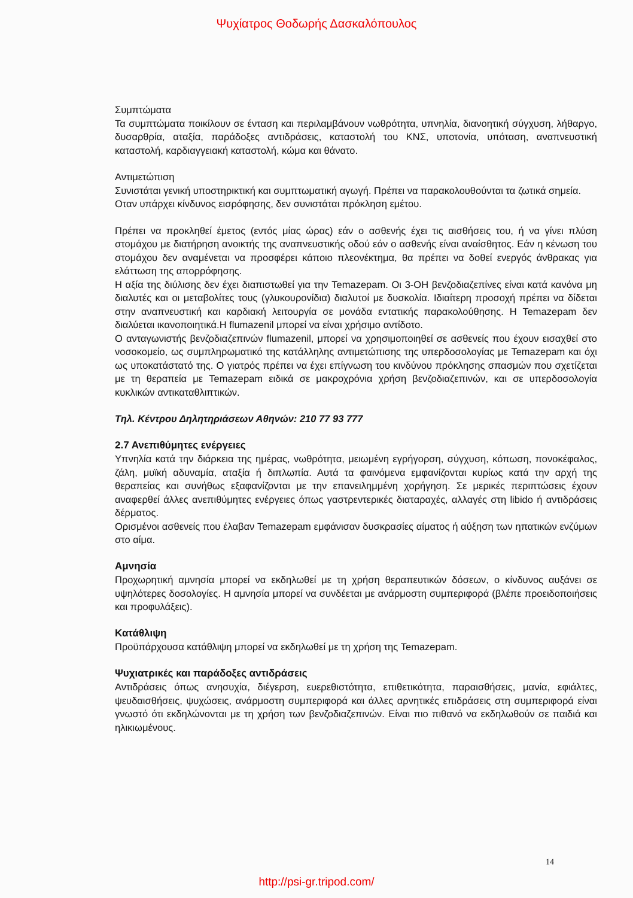Ψυχίατρος Θοδωρής Δασκαλόπουλος
Συμπτώματα
Τα συμπτώματα ποικίλουν σε ένταση και περιλαμβάνουν νωθρότητα, υπνηλία, διανοητική σύγχυση, λήθαργο, δυσαρθρία, αταξία, παράδοξες αντιδράσεις, καταστολή του ΚΝΣ, υποτονία, υπόταση, αναπνευστική καταστολή, καρδιαγγειακή καταστολή, κώμα και θάνατο.
Αντιμετώπιση
Συνιστάται γενική υποστηρικτική και συμπτωματική αγωγή. Πρέπει να παρακολουθούνται τα ζωτικά σημεία.
Οταν υπάρχει κίνδυνος εισρόφησης, δεν συνιστάται πρόκληση εμέτου.
Πρέπει να προκληθεί έμετος (εντός μίας ώρας) εάν ο ασθενής έχει τις αισθήσεις του, ή να γίνει πλύση στομάχου με διατήρηση ανοικτής της αναπνευστικής οδού εάν ο ασθενής είναι αναίσθητος. Εάν η κένωση του στομάχου δεν αναμένεται να προσφέρει κάποιο πλεονέκτημα, θα πρέπει να δοθεί ενεργός άνθρακας για ελάττωση της απορρόφησης.
Η αξία της διύλισης δεν έχει διαπιστωθεί για την Temazepam. Οι 3-ΟΗ βενζοδιαζεπίνες είναι κατά κανόνα μη διαλυτές και οι μεταβολίτες τους (γλυκουρονίδια) διαλυτοί με δυσκολία. Ιδιαίτερη προσοχή πρέπει να δίδεται στην αναπνευστική και καρδιακή λειτουργία σε μονάδα εντατικής παρακολούθησης. Η Temazepam δεν διαλύεται ικανοποιητικά.Η flumazenil μπορεί να είναι χρήσιμο αντίδοτο.
Ο ανταγωνιστής βενζοδιαζεπινών flumazenil, μπορεί να χρησιμοποιηθεί σε ασθενείς που έχουν εισαχθεί στο νοσοκομείο, ως συμπληρωματικό της κατάλληλης αντιμετώπισης της υπερδοσολογίας με Temazepam και όχι ως υποκατάστατό της. Ο γιατρός πρέπει να έχει επίγνωση του κινδύνου πρόκλησης σπασμών που σχετίζεται με τη θεραπεία με Temazepam ειδικά σε μακροχρόνια χρήση βενζοδιαζεπινών, και σε υπερδοσολογία κυκλικών αντικαταθλιπτικών.
Τηλ. Κέντρου Δηλητηριάσεων Αθηνών: 210 77 93 777
2.7 Ανεπιθύμητες ενέργειες
Υπνηλία κατά την διάρκεια της ημέρας, νωθρότητα, μειωμένη εγρήγορση, σύγχυση, κόπωση, πονοκέφαλος, ζάλη, μυϊκή αδυναμία, αταξία ή διπλωπία. Αυτά τα φαινόμενα εμφανίζονται κυρίως κατά την αρχή της θεραπείας και συνήθως εξαφανίζονται με την επανειλημμένη χορήγηση. Σε μερικές περιπτώσεις έχουν αναφερθεί άλλες ανεπιθύμητες ενέργειες όπως γαστρεντερικές διαταραχές, αλλαγές στη libido ή αντιδράσεις δέρματος.
Ορισμένοι ασθενείς που έλαβαν Temazepam εμφάνισαν δυσκρασίες αίματος ή αύξηση των ηπατικών ενζύμων στο αίμα.
Αμνησία
Προχωρητική αμνησία μπορεί να εκδηλωθεί με τη χρήση θεραπευτικών δόσεων, ο κίνδυνος αυξάνει σε υψηλότερες δοσολογίες. Η αμνησία μπορεί να συνδέεται με ανάρμοστη συμπεριφορά (βλέπε προειδοποιήσεις και προφυλάξεις).
Κατάθλιψη
Προϋπάρχουσα κατάθλιψη μπορεί να εκδηλωθεί με τη χρήση της Temazepam.
Ψυχιατρικές και παράδοξες αντιδράσεις
Αντιδράσεις όπως ανησυχία, διέγερση, ευερεθιστότητα, επιθετικότητα, παραισθήσεις, μανία, εφιάλτες, ψευδαισθήσεις, ψυχώσεις, ανάρμοστη συμπεριφορά και άλλες αρνητικές επιδράσεις στη συμπεριφορά είναι γνωστό ότι εκδηλώνονται με τη χρήση των βενζοδιαζεπινών. Είναι πιο πιθανό να εκδηλωθούν σε παιδιά και ηλικιωμένους.
14
http://psi-gr.tripod.com/